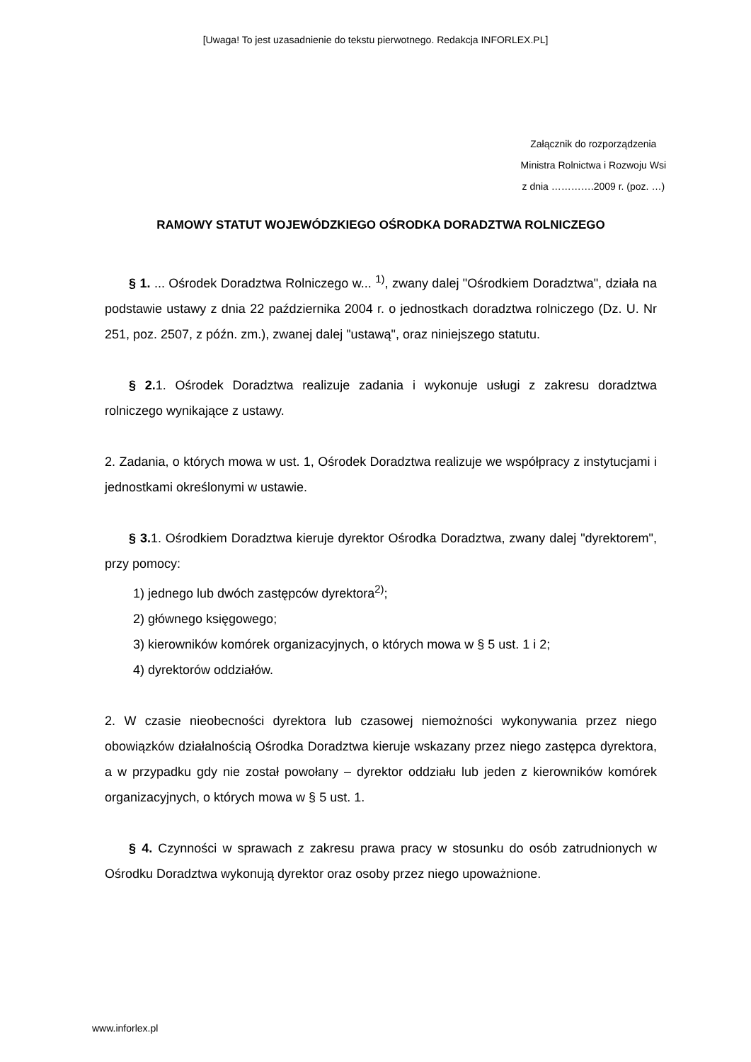[Uwaga! To jest uzasadnienie do tekstu pierwotnego. Redakcja INFORLEX.PL]
Załącznik do rozporządzenia
Ministra Rolnictwa i Rozwoju Wsi
z dnia ………….2009 r. (poz. …)
RAMOWY STATUT WOJEWÓDZKIEGO OŚRODKA DORADZTWA ROLNICZEGO
§ 1. ... Ośrodek Doradztwa Rolniczego w... <sup>1)</sup>, zwany dalej "Ośrodkiem Doradztwa", działa na podstawie ustawy z dnia 22 października 2004 r. o jednostkach doradztwa rolniczego (Dz. U. Nr 251, poz. 2507, z późn. zm.), zwanej dalej "ustawą", oraz niniejszego statutu.
§ 2. 1. Ośrodek Doradztwa realizuje zadania i wykonuje usługi z zakresu doradztwa rolniczego wynikające z ustawy.
2. Zadania, o których mowa w ust. 1, Ośrodek Doradztwa realizuje we współpracy z instytucjami i jednostkami określonymi w ustawie.
§ 3. 1. Ośrodkiem Doradztwa kieruje dyrektor Ośrodka Doradztwa, zwany dalej "dyrektorem", przy pomocy:
1) jednego lub dwóch zastępców dyrektora<sup>2)</sup>;
2) głównego księgowego;
3) kierowników komórek organizacyjnych, o których mowa w § 5 ust. 1 i 2;
4) dyrektorów oddziałów.
2. W czasie nieobecności dyrektora lub czasowej niemożności wykonywania przez niego obowiązków działalnością Ośrodka Doradztwa kieruje wskazany przez niego zastępca dyrektora, a w przypadku gdy nie został powołany – dyrektor oddziału lub jeden z kierowników komórek organizacyjnych, o których mowa w § 5 ust. 1.
§ 4. Czynności w sprawach z zakresu prawa pracy w stosunku do osób zatrudnionych w Ośrodku Doradztwa wykonują dyrektor oraz osoby przez niego upoważnione.
www.inforlex.pl